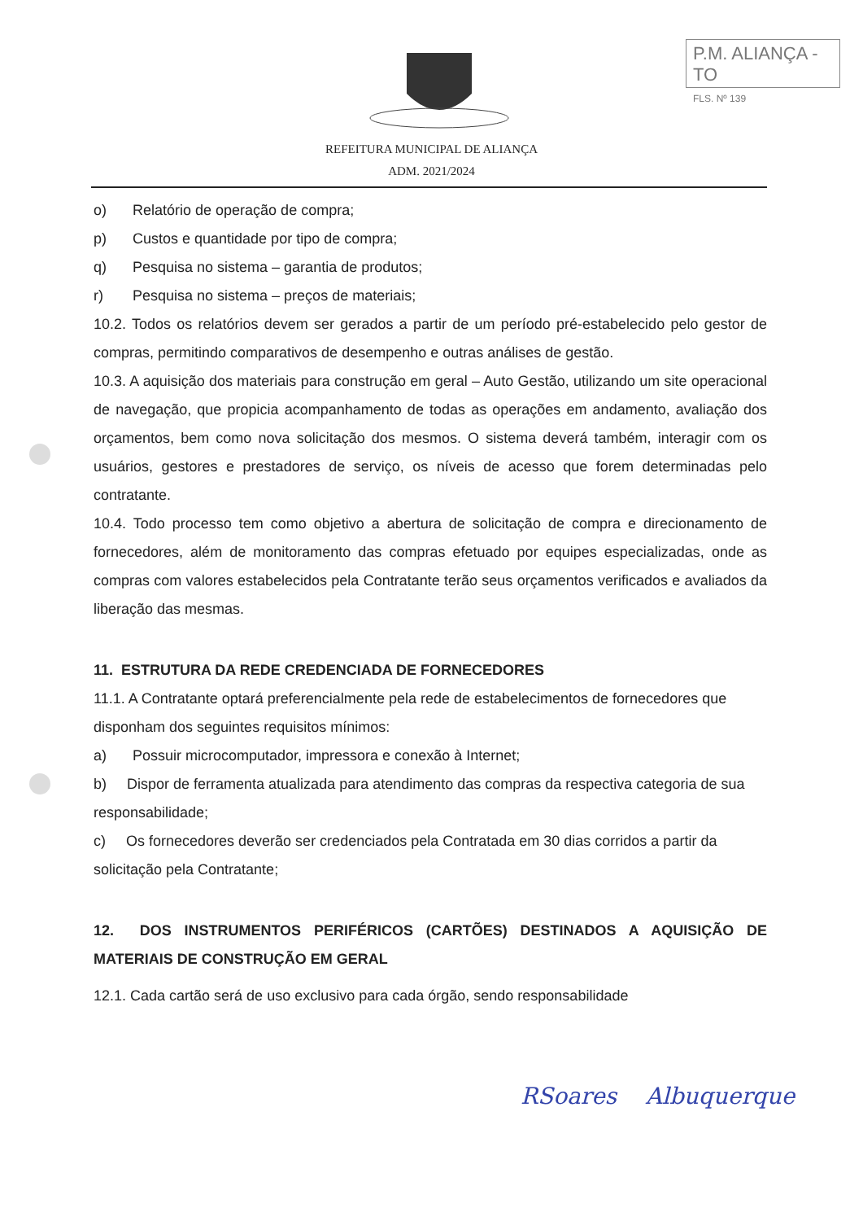P.M. ALIANÇA - TO
FLS. Nº 139
REFEITURA MUNICIPAL DE ALIANÇA
ADM. 2021/2024
o) Relatório de operação de compra;
p) Custos e quantidade por tipo de compra;
q) Pesquisa no sistema – garantia de produtos;
r) Pesquisa no sistema – preços de materiais;
10.2. Todos os relatórios devem ser gerados a partir de um período pré-estabelecido pelo gestor de compras, permitindo comparativos de desempenho e outras análises de gestão.
10.3. A aquisição dos materiais para construção em geral – Auto Gestão, utilizando um site operacional de navegação, que propicia acompanhamento de todas as operações em andamento, avaliação dos orçamentos, bem como nova solicitação dos mesmos. O sistema deverá também, interagir com os usuários, gestores e prestadores de serviço, os níveis de acesso que forem determinadas pelo contratante.
10.4. Todo processo tem como objetivo a abertura de solicitação de compra e direcionamento de fornecedores, além de monitoramento das compras efetuado por equipes especializadas, onde as compras com valores estabelecidos pela Contratante terão seus orçamentos verificados e avaliados da liberação das mesmas.
11. ESTRUTURA DA REDE CREDENCIADA DE FORNECEDORES
11.1. A Contratante optará preferencialmente pela rede de estabelecimentos de fornecedores que disponham dos seguintes requisitos mínimos:
a) Possuir microcomputador, impressora e conexão à Internet;
b) Dispor de ferramenta atualizada para atendimento das compras da respectiva categoria de sua responsabilidade;
c) Os fornecedores deverão ser credenciados pela Contratada em 30 dias corridos a partir da solicitação pela Contratante;
12. DOS INSTRUMENTOS PERIFÉRICOS (CARTÕES) DESTINADOS A AQUISIÇÃO DE MATERIAIS DE CONSTRUÇÃO EM GERAL
12.1. Cada cartão será de uso exclusivo para cada órgão, sendo responsabilidade
RSoares Albuquerque